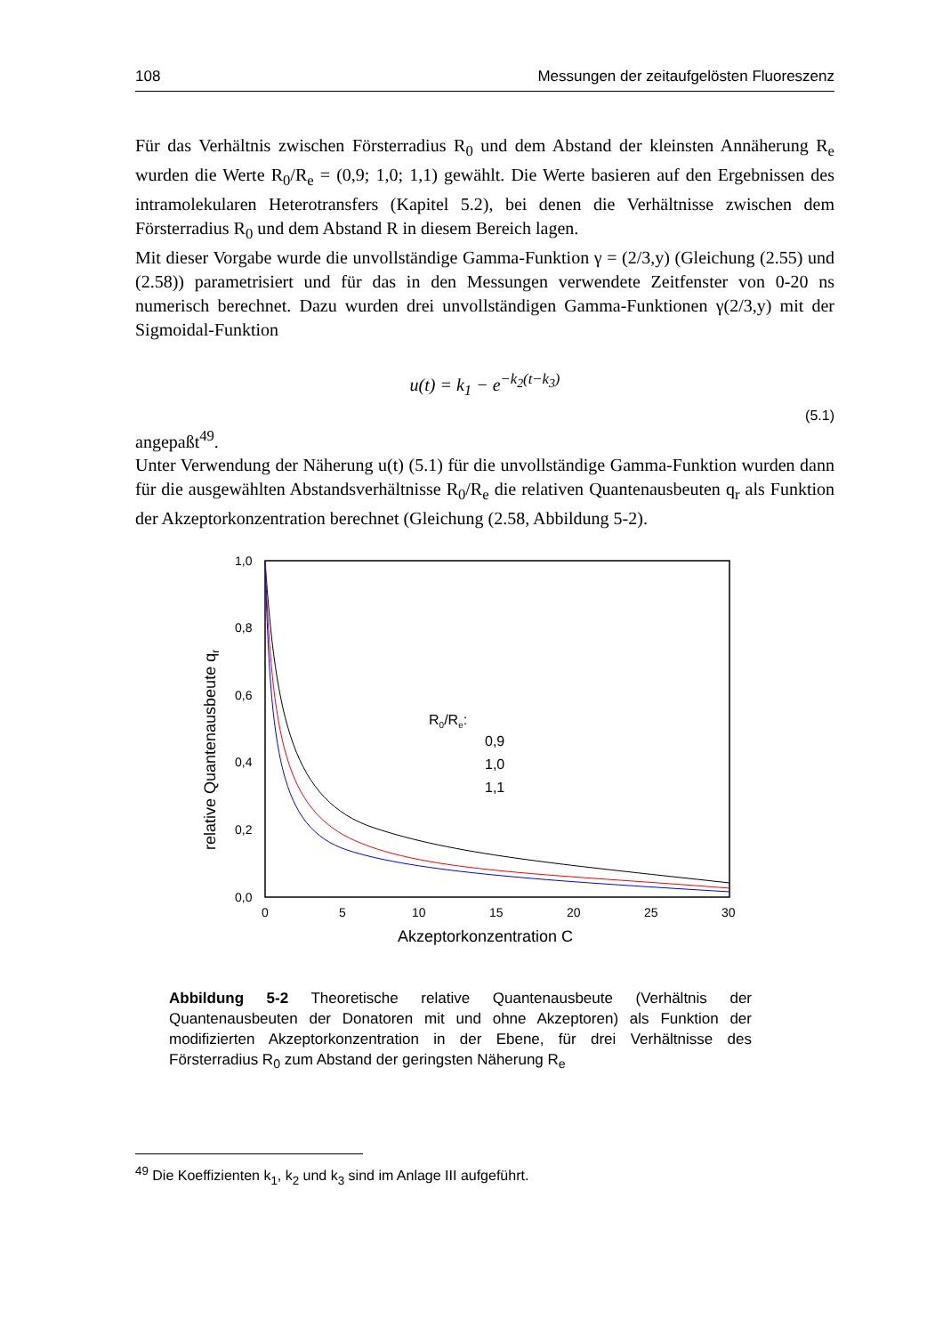108 Messungen der zeitaufgelösten Fluoreszenz
Für das Verhältnis zwischen Försterradius R<sub>0</sub> und dem Abstand der kleinsten Annäherung R<sub>e</sub> wurden die Werte R<sub>0</sub>/R<sub>e</sub> = (0,9; 1,0; 1,1) gewählt. Die Werte basieren auf den Ergebnissen des intramolekularen Heterotransfers (Kapitel 5.2), bei denen die Verhältnisse zwischen dem Försterradius R<sub>0</sub> und dem Abstand R in diesem Bereich lagen.
Mit dieser Vorgabe wurde die unvollständige Gamma-Funktion γ = (2/3,y) (Gleichung (2.55) und (2.58)) parametrisiert und für das in den Messungen verwendete Zeitfenster von 0-20 ns numerisch berechnet. Dazu wurden drei unvollständigen Gamma-Funktionen γ(2/3,y) mit der Sigmoidal-Funktion
u(t) = k<sub>1</sub> − e<sup>−k<sub>2</sub>(t−k<sub>3</sub>)</sup>
(5.1)
angepaßt<sup>49</sup>.
Unter Verwendung der Näherung u(t) (5.1) für die unvollständige Gamma-Funktion wurden dann für die ausgewählten Abstandsverhältnisse R<sub>0</sub>/R<sub>e</sub> die relativen Quantenausbeuten q<sub>r</sub> als Funktion der Akzeptorkonzentration berechnet (Gleichung (2.58, Abbildung 5-2).
1,0
0,8
0,6
0,4
0,2
0,0
0
5
10
15
20
25
30
Akzeptorkonzentration C
relative Quantenausbeute qr
R0/Re:
0,9
1,0
1,1
Abbildung 5-2 Theoretische relative Quantenausbeute (Verhältnis der Quantenausbeuten der Donatoren mit und ohne Akzeptoren) als Funktion der modifizierten Akzeptorkonzentration in der Ebene, für drei Verhältnisse des Försterradius R<sub>0</sub> zum Abstand der geringsten Näherung R<sub>e</sub>
<sup>49</sup> Die Koeffizienten k<sub>1</sub>, k<sub>2</sub> und k<sub>3</sub> sind im Anlage III aufgeführt.